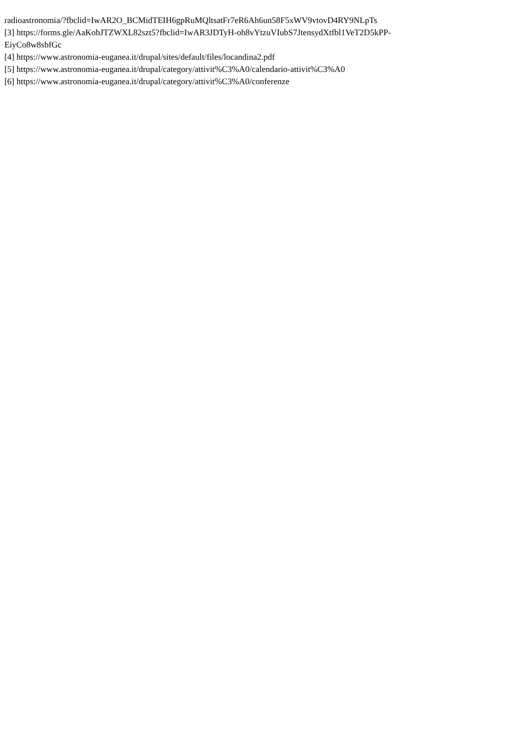radioastronomia/?fbclid=IwAR2O_BCMidTEIH6gpRuMQltsatFr7eR6Ah6un58F5xWV9vtovD4RY9NLpTs
[3] https://forms.gle/AaKobJTZWXL82szt5?fbclid=IwAR3JDTyH-oh8vYtzuVIubS7JtensydXtfbl1VeT2D5kPP-
EiyCo8w8sbfGc
[4] https://www.astronomia-euganea.it/drupal/sites/default/files/locandina2.pdf
[5] https://www.astronomia-euganea.it/drupal/category/attivit%C3%A0/calendario-attivit%C3%A0
[6] https://www.astronomia-euganea.it/drupal/category/attivit%C3%A0/conferenze